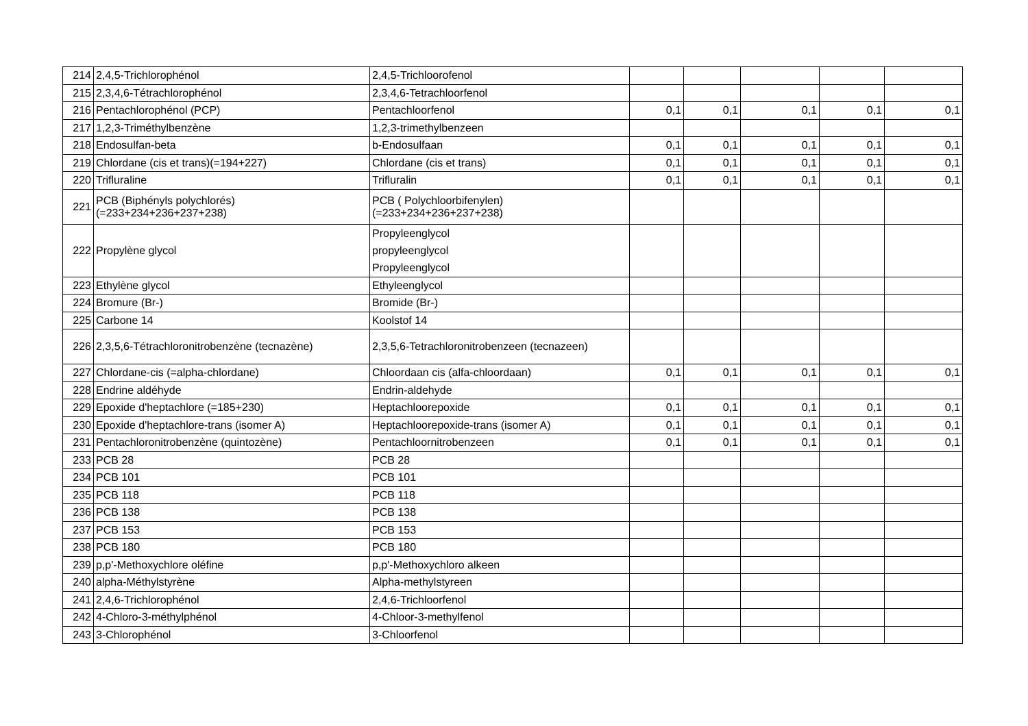| 214 | 2,4,5-Trichlorophénol | 2,4,5-Trichloorofenol | | | | | |
| 215 | 2,3,4,6-Tétrachlorophénol | 2,3,4,6-Tetrachloorfenol | | | | | |
| 216 | Pentachlorophénol (PCP) | Pentachloorfenol | 0,1 | 0,1 | 0,1 | 0,1 | 0,1 |
| 217 | 1,2,3-Triméthylbenzène | 1,2,3-trimethylbenzeen | | | | | |
| 218 | Endosulfan-beta | b-Endosulfaan | 0,1 | 0,1 | 0,1 | 0,1 | 0,1 |
| 219 | Chlordane (cis et trans)(=194+227) | Chlordane (cis et trans) | 0,1 | 0,1 | 0,1 | 0,1 | 0,1 |
| 220 | Trifluraline | Trifluralin | 0,1 | 0,1 | 0,1 | 0,1 | 0,1 |
| 221 | PCB (Biphényls polychlorés) (=233+234+236+237+238) | PCB ( Polychloorbifenylen) (=233+234+236+237+238) | | | | | |
| 222 | Propylène glycol | Propyleenglycol propyleenglycol Propyleenglycol | | | | | |
| 223 | Ethylène glycol | Ethyleenglycol | | | | | |
| 224 | Bromure (Br-) | Bromide (Br-) | | | | | |
| 225 | Carbone 14 | Koolstof 14 | | | | | |
| 226 | 2,3,5,6-Tétrachloronitrobenzène (tecnazène) | 2,3,5,6-Tetrachloronitrobenzeen (tecnazeen) | | | | | |
| 227 | Chlordane-cis (=alpha-chlordane) | Chloordaan cis (alfa-chloordaan) | 0,1 | 0,1 | 0,1 | 0,1 | 0,1 |
| 228 | Endrine aldéhyde | Endrin-aldehyde | | | | | |
| 229 | Epoxide d'heptachlore (=185+230) | Heptachloorepoxide | 0,1 | 0,1 | 0,1 | 0,1 | 0,1 |
| 230 | Epoxide d'heptachlore-trans (isomer A) | Heptachloorepoxide-trans (isomer A) | 0,1 | 0,1 | 0,1 | 0,1 | 0,1 |
| 231 | Pentachloronitrobenzène (quintozène) | Pentachloornitrobenzeen | 0,1 | 0,1 | 0,1 | 0,1 | 0,1 |
| 233 | PCB 28 | PCB 28 | | | | | |
| 234 | PCB 101 | PCB 101 | | | | | |
| 235 | PCB 118 | PCB 118 | | | | | |
| 236 | PCB 138 | PCB 138 | | | | | |
| 237 | PCB 153 | PCB 153 | | | | | |
| 238 | PCB 180 | PCB 180 | | | | | |
| 239 | p,p'-Methoxychlore oléfine | p,p'-Methoxychloro alkeen | | | | | |
| 240 | alpha-Méthylstyrène | Alpha-methylstyreen | | | | | |
| 241 | 2,4,6-Trichlorophénol | 2,4,6-Trichloorfenol | | | | | |
| 242 | 4-Chloro-3-méthylphénol | 4-Chloor-3-methylfenol | | | | | |
| 243 | 3-Chlorophénol | 3-Chloorfenol | | | | | |